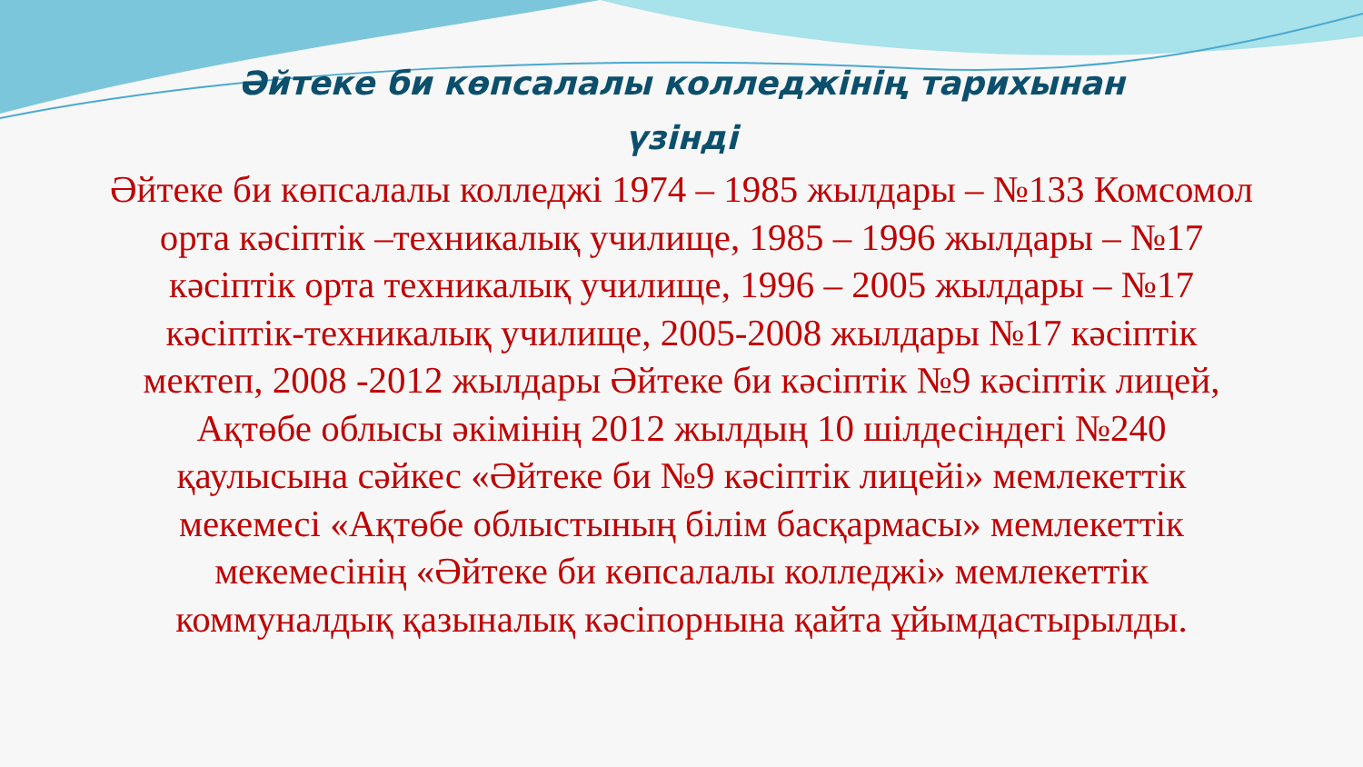Әйтеке би көпсалалы колледжінің тарихынан
үзінді
Әйтеке би көпсалалы колледжі 1974 – 1985 жылдары – №133 Комсомол орта кәсіптік –техникалық училище, 1985 – 1996 жылдары – №17 кәсіптік орта техникалық училище, 1996 – 2005 жылдары – №17 кәсіптік-техникалық училище, 2005-2008 жылдары №17 кәсіптік мектеп, 2008 -2012 жылдары Әйтеке би кәсіптік №9 кәсіптік лицей, Ақтөбе облысы әкімінің 2012 жылдың 10 шілдесіндегі №240 қаулысына сәйкес «Әйтеке би №9 кәсіптік лицейі» мемлекеттік мекемесі «Ақтөбе облыстының білім басқармасы» мемлекеттік мекемесінің «Әйтеке би көпсалалы колледжі» мемлекеттік коммуналдық қазыналық кәсіпорнына қайта ұйымдастырылды.